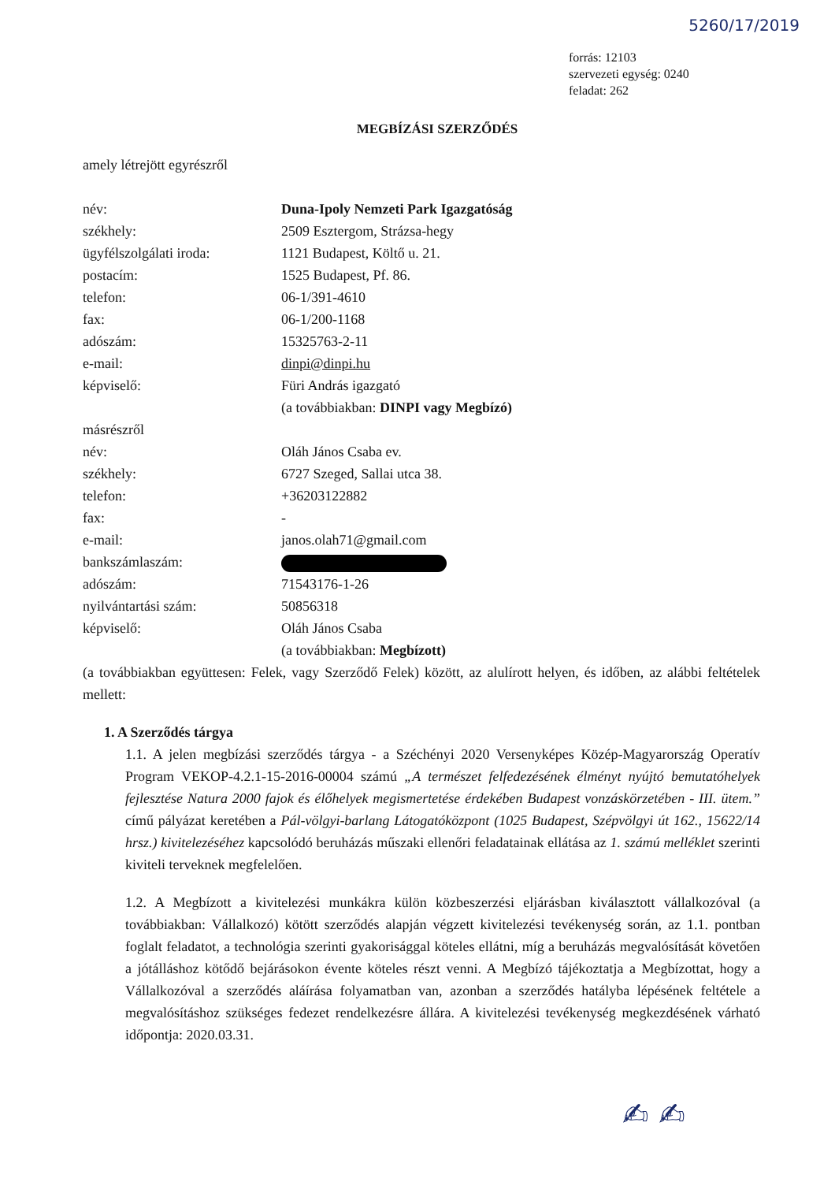5260/17/2019
forrás: 12103
szervezeti egység: 0240
feladat: 262
MEGBÍZÁSI SZERZŐDÉS
amely létrejött egyrészről
név: Duna-Ipoly Nemzeti Park Igazgatóság
székhely: 2509 Esztergom, Strázsa-hegy
ügyfélszolgálati iroda: 1121 Budapest, Költő u. 21.
postacím: 1525 Budapest, Pf. 86.
telefon: 06-1/391-4610
fax: 06-1/200-1168
adószám: 15325763-2-11
e-mail: dinpi@dinpi.hu
képviselő: Füri András igazgató
(a továbbiakban: DINPI vagy Megbízó)
másrészről
név: Oláh János Csaba ev.
székhely: 6727 Szeged, Sallai utca 38.
telefon: +36203122882
fax: -
e-mail: janos.olah71@gmail.com
bankszámlaszám:
adószám: 71543176-1-26
nyilvántartási szám: 50856318
képviselő: Oláh János Csaba
(a továbbiakban: Megbízott)
(a továbbiakban együttesen: Felek, vagy Szerződő Felek) között, az alulírott helyen, és időben, az alábbi feltételek mellett:
1. A Szerződés tárgya
1.1. A jelen megbízási szerződés tárgya - a Széchényi 2020 Versenyképes Közép-Magyarország Operatív Program VEKOP-4.2.1-15-2016-00004 számú „A természet felfedezésének élményt nyújtó bemutatóhelyek fejlesztése Natura 2000 fajok és élőhelyek megismertetése érdekében Budapest vonzáskörzetében - III. ütem.” című pályázat keretében a Pál-völgyi-barlang Látogatóközpont (1025 Budapest, Szépvölgyi út 162., 15622/14 hrsz.) kivitelezéséhez kapcsolódó beruházás műszaki ellenőri feladatainak ellátása az 1. számú melléklet szerinti kiviteli terveknek megfelelően.
1.2. A Megbízott a kivitelezési munkákra külön közbeszerzési eljárásban kiválasztott vállalkozóval (a továbbiakban: Vállalkozó) kötött szerződés alapján végzett kivitelezési tevékenység során, az 1.1. pontban foglalt feladatot, a technológia szerinti gyakorisággal köteles ellátni, míg a beruházás megvalósítását követően a jótálláshoz kötődő bejárásokon évente köteles részt venni. A Megbízó tájékoztatja a Megbízottat, hogy a Vállalkozóval a szerződés aláírása folyamatban van, azonban a szerződés hatályba lépésének feltétele a megvalósításhoz szükséges fedezet rendelkezésre állára. A kivitelezési tevékenység megkezdésének várható időpontja: 2020.03.31.
✍ ✍